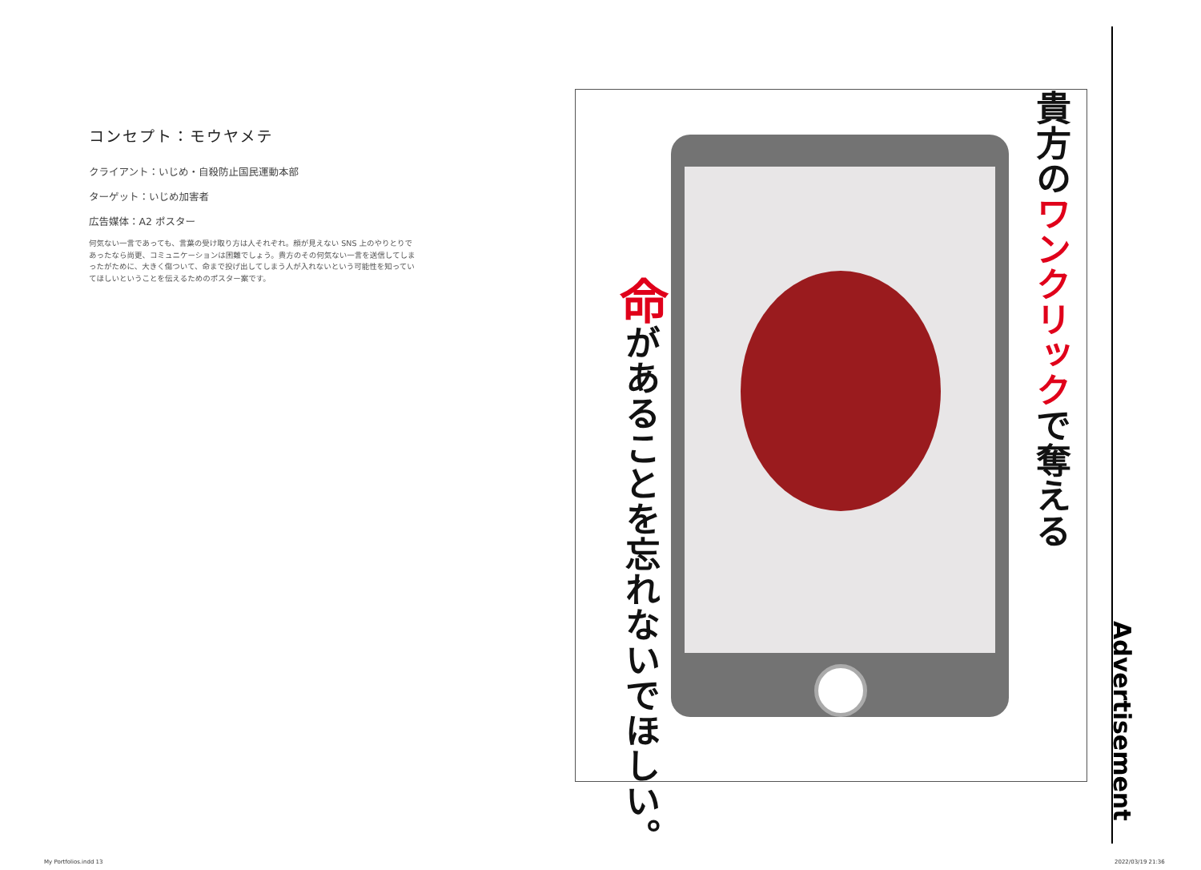コンセプト：モウヤメテ
クライアント：いじめ・自殺防止国民運動本部
ターゲット：いじめ加害者
広告媒体：A2 ポスター
何気ない一言であっても、言葉の受け取り方は人それぞれ。顔が見えない SNS 上のやりとりであったなら尚更、コミュニケーションは困難でしょう。貴方のその何気ない一言を送信してしまったがために、大きく傷ついて、命まで投げ出してしまう人が入れないという可能性を知っていてほしいということを伝えるためのポスター案です。
貴方のワンクリックで奪える
命があることを忘れないでほしい。
Advertisement
My Portfolios.indd 13 2022/03/19 21:36